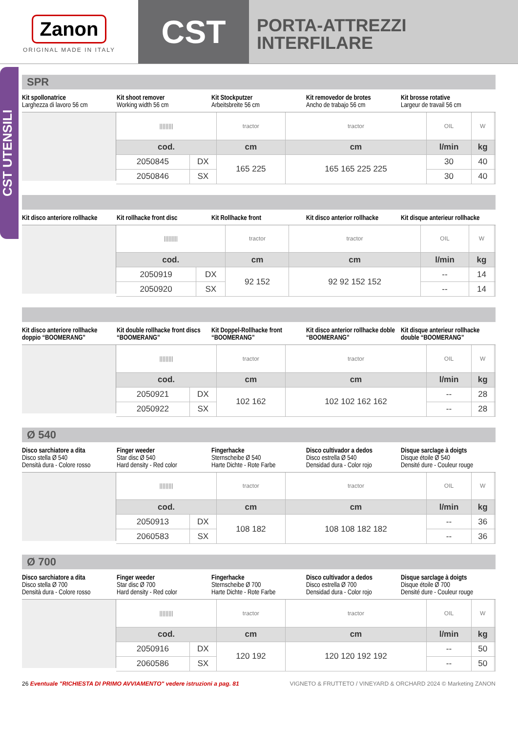Zanon
ORIGINAL MADE IN ITALY
CST
PORTA-ATTREZZI
INTERFILARE
CST UTENSILI
SPR
Kit spollonatrice
Larghezza di lavoro 56 cm
Kit shoot remover
Working width 56 cm
Kit Stockputzer
Arbeitsbreite 56 cm
Kit removedor de brotes
Ancho de trabajo 56 cm
Kit brosse rotative
Largeur de travail 56 cm
| ///////// | | tractor | tractor | OIL | W | |
| cod. | | cm | cm | l/min | kg | |
| 2050845 | DX | 165 225 | 165 165 225 225 | 30 | 40 | |
| 2050846 | SX | | | 30 | 40 | |
Kit disco anteriore rollhacke Kit rollhacke front disc Kit Rollhacke front Kit disco anterior rollhacke Kit disque anterieur rollhacke
| ///////// | | tractor | tractor | OIL | W | |
| cod. | | cm | cm | l/min | kg | |
| 2050919 | DX | 92 152 | 92 92 152 152 | -- | 14 | |
| 2050920 | SX | | | -- | 14 | |
Kit disco anteriore rollhacke doppio “BOOMERANG”
Kit double rollhacke front discs “BOOMERANG”
Kit Doppel-Rollhacke front “BOOMERANG”
Kit disco anterior rollhacke doble “BOOMERANG”
Kit disque anterieur rollhacke double “BOOMERANG”
| ///////// | | tractor | tractor | OIL | W | |
| cod. | | cm | cm | l/min | kg | |
| 2050921 | DX | 102 162 | 102 102 162 162 | -- | 28 | |
| 2050922 | SX | | | -- | 28 | |
Ø 540
Disco sarchiatore a dita
Disco stella Ø 540
Densità dura - Colore rosso
Finger weeder
Star disc Ø 540
Hard density - Red color
Fingerhacke
Sternscheibe Ø 540
Harte Dichte - Rote Farbe
Disco cultivador a dedos
Disco estrella Ø 540
Densidad dura - Color rojo
Disque sarclage à doigts
Disque étoile Ø 540
Densité dure - Couleur rouge
| ///////// | | tractor | tractor | OIL | W | |
| cod. | | cm | cm | l/min | kg | |
| 2050913 | DX | 108 182 | 108 108 182 182 | -- | 36 | |
| 2060583 | SX | | | -- | 36 | |
Ø 700
Disco sarchiatore a dita
Disco stella Ø 700
Densità dura - Colore rosso
Finger weeder
Star disc Ø 700
Hard density - Red color
Fingerhacke
Sternscheibe Ø 700
Harte Dichte - Rote Farbe
Disco cultivador a dedos
Disco estrella Ø 700
Densidad dura - Color rojo
Disque sarclage à doigts
Disque étoile Ø 700
Densité dure - Couleur rouge
| ///////// | | tractor | tractor | OIL | W | |
| cod. | | cm | cm | l/min | kg | |
| 2050916 | DX | 120 192 | 120 120 192 192 | -- | 50 | |
| 2060586 | SX | | | -- | 50 | |
26 Eventuale "RICHIESTA DI PRIMO AVVIAMENTO" vedere istruzioni a pag. 81 VIGNETO & FRUTTETO / VINEYARD & ORCHARD 2024 © Marketing ZANON